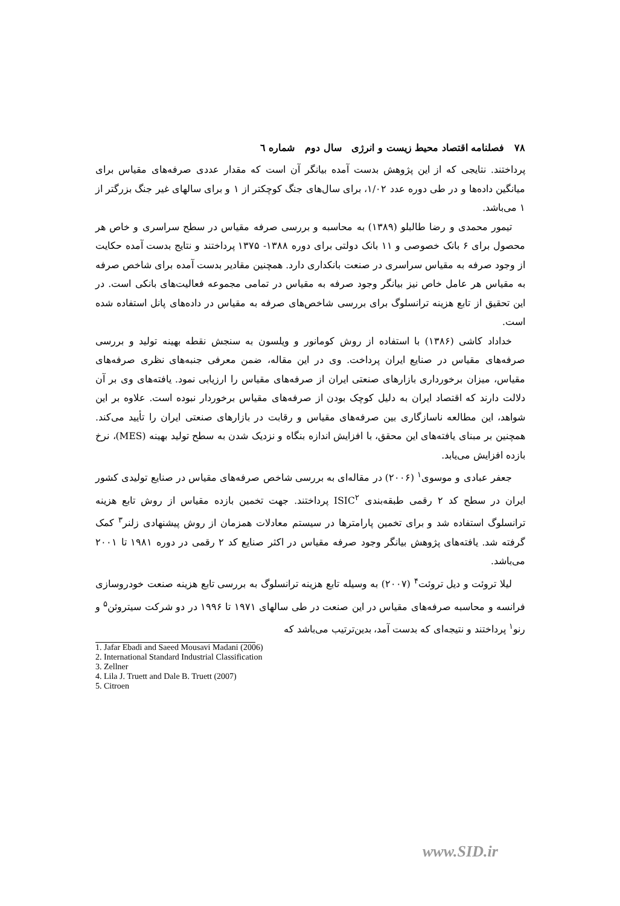۷۸ فصلنامه اقتصاد محیط زیست و انرژی سال دوم شماره ٦
پرداختند. نتایجی که از این پژوهش بدست آمده بیانگر آن است که مقدار عددی صرفه‌های مقیاس برای میانگین داده‌ها و در طی دوره عدد ۱/۰۲، برای سال‌های جنگ کوچکتر از ۱ و برای سالهای غیر جنگ بزرگتر از ۱ می‌باشد.
تیمور محمدی و رضا طالبلو (۱۳۸۹) به محاسبه و بررسی صرفه مقیاس در سطح سراسری و خاص هر محصول برای ۶ بانک خصوصی و ۱۱ بانک دولتی برای دوره ۱۳۸۸- ۱۳۷۵ پرداختند و نتایج بدست آمده حکایت از وجود صرفه به مقیاس سراسری در صنعت بانکداری دارد. همچنین مقادیر بدست آمده برای شاخص صرفه به مقیاس هر عامل خاص نیز بیانگر وجود صرفه به مقیاس در تمامی مجموعه فعالیت‌های بانکی است. در این تحقیق از تابع هزینه ترانسلوگ برای بررسی شاخص‌های صرفه به مقیاس در داده‌های پانل استفاده شده است.
خداداد کاشی (۱۳۸۶) با استفاده از روش کومانور و ویلسون به سنجش نقطه بهینه تولید و بررسی صرفه‌های مقیاس در صنایع ایران پرداخت. وی در این مقاله، ضمن معرفی جنبه‌های نظری صرفه‌های مقیاس، میزان برخورداری بازارهای صنعتی ایران از صرفه‌های مقیاس را ارزیابی نمود. یافته‌های وی بر آن دلالت دارند که اقتصاد ایران به دلیل کوچک بودن از صرفه‌های مقیاس برخوردار نبوده است. علاوه بر این شواهد، این مطالعه ناسازگاری بین صرفه‌های مقیاس و رقابت در بازارهای صنعتی ایران را تأیید می‌کند. همچنین بر مبنای یافته‌های این محقق، با افزایش اندازه بنگاه و نزدیک شدن به سطح تولید بهینه (MES)، نرخ بازده افزایش می‌یابد.
جعفر عبادی و موسوی<sup>۱</sup> (۲۰۰۶) در مقاله‌ای به بررسی شاخص صرفه‌های مقیاس در صنایع تولیدی کشور ایران در سطح کد ۲ رقمی طبقه‌بندی ISIC<sup>۲</sup> پرداختند. جهت تخمین بازده مقیاس از روش تابع هزینه ترانسلوگ استفاده شد و برای تخمین پارامترها در سیستم معادلات همزمان از روش پیشنهادی زلنر<sup>۳</sup> کمک گرفته شد. یافته‌های پژوهش بیانگر وجود صرفه مقیاس در اکثر صنایع کد ۲ رقمی در دوره ۱۹۸۱ تا ۲۰۰۱ می‌باشد.
لیلا تروئت و دیل تروئت<sup>۴</sup> (۲۰۰۷) به وسیله تابع هزینه ترانسلوگ به بررسی تابع هزینه صنعت خودروسازی فرانسه و محاسبه صرفه‌های مقیاس در این صنعت در طی سالهای ۱۹۷۱ تا ۱۹۹۶ در دو شرکت سیتروئن<sup>۵</sup> و رنو<sup>۱</sup> پرداختند و نتیجه‌ای که بدست آمد، بدین‌ترتیب می‌باشد که
1. Jafar Ebadi and Saeed Mousavi Madani (2006)
2. International Standard Industrial Classification
3. Zellner
4. Lila J. Truett and Dale B. Truett (2007)
5. Citroen
www.SID.ir